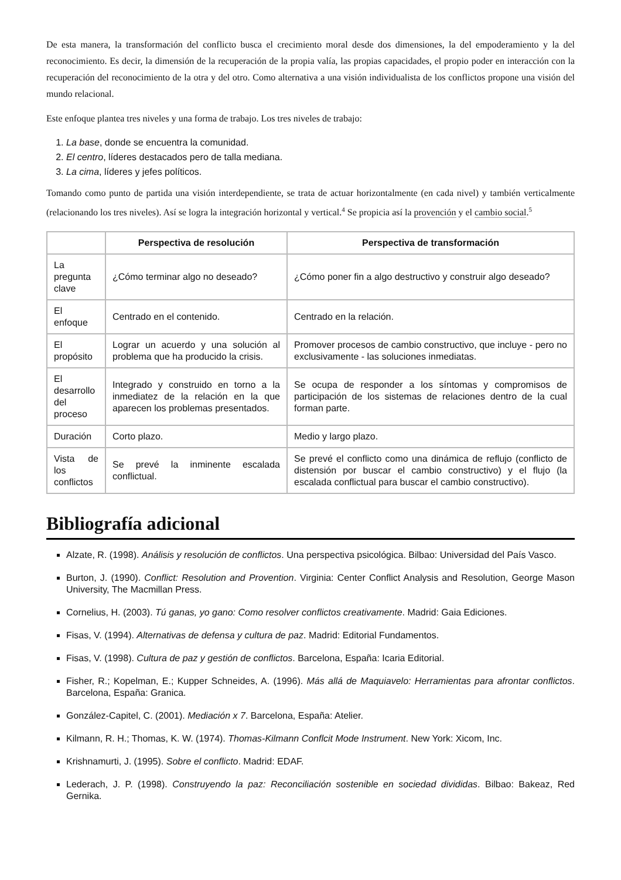De esta manera, la transformación del conflicto busca el crecimiento moral desde dos dimensiones, la del empoderamiento y la del reconocimiento. Es decir, la dimensión de la recuperación de la propia valía, las propias capacidades, el propio poder en interacción con la recuperación del reconocimiento de la otra y del otro. Como alternativa a una visión individualista de los conflictos propone una visión del mundo relacional.
Este enfoque plantea tres niveles y una forma de trabajo. Los tres niveles de trabajo:
1. La base, donde se encuentra la comunidad.
2. El centro, líderes destacados pero de talla mediana.
3. La cima, líderes y jefes políticos.
Tomando como punto de partida una visión interdependiente, se trata de actuar horizontalmente (en cada nivel) y también verticalmente (relacionando los tres niveles). Así se logra la integración horizontal y vertical.<sup>4</sup> Se propicia así la provención y el cambio social.<sup>5</sup>
| | Perspectiva de resolución | Perspectiva de transformación |
| --- | --- | --- |
| La pregunta clave | ¿Cómo terminar algo no deseado? | ¿Cómo poner fin a algo destructivo y construir algo deseado? |
| El enfoque | Centrado en el contenido. | Centrado en la relación. |
| El propósito | Lograr un acuerdo y una solución al problema que ha producido la crisis. | Promover procesos de cambio constructivo, que incluye - pero no exclusivamente - las soluciones inmediatas. |
| El desarrollo del proceso | Integrado y construido en torno a la inmediatez de la relación en la que aparecen los problemas presentados. | Se ocupa de responder a los síntomas y compromisos de participación de los sistemas de relaciones dentro de la cual forman parte. |
| Duración | Corto plazo. | Medio y largo plazo. |
| Vista de los conflictos | Se prevé la inminente escalada conflictual. | Se prevé el conflicto como una dinámica de reflujo (conflicto de distensión por buscar el cambio constructivo) y el flujo (la escalada conflictual para buscar el cambio constructivo). |
Bibliografía adicional
Alzate, R. (1998). Análisis y resolución de conflictos. Una perspectiva psicológica. Bilbao: Universidad del País Vasco.
Burton, J. (1990). Conflict: Resolution and Provention. Virginia: Center Conflict Analysis and Resolution, George Mason University, The Macmillan Press.
Cornelius, H. (2003). Tú ganas, yo gano: Como resolver conflictos creativamente. Madrid: Gaia Ediciones.
Fisas, V. (1994). Alternativas de defensa y cultura de paz. Madrid: Editorial Fundamentos.
Fisas, V. (1998). Cultura de paz y gestión de conflictos. Barcelona, España: Icaria Editorial.
Fisher, R.; Kopelman, E.; Kupper Schneides, A. (1996). Más allá de Maquiavelo: Herramientas para afrontar conflictos. Barcelona, España: Granica.
González-Capitel, C. (2001). Mediación x 7. Barcelona, España: Atelier.
Kilmann, R. H.; Thomas, K. W. (1974). Thomas-Kilmann Conflcit Mode Instrument. New York: Xicom, Inc.
Krishnamurti, J. (1995). Sobre el conflicto. Madrid: EDAF.
Lederach, J. P. (1998). Construyendo la paz: Reconciliación sostenible en sociedad divididas. Bilbao: Bakeaz, Red Gernika.